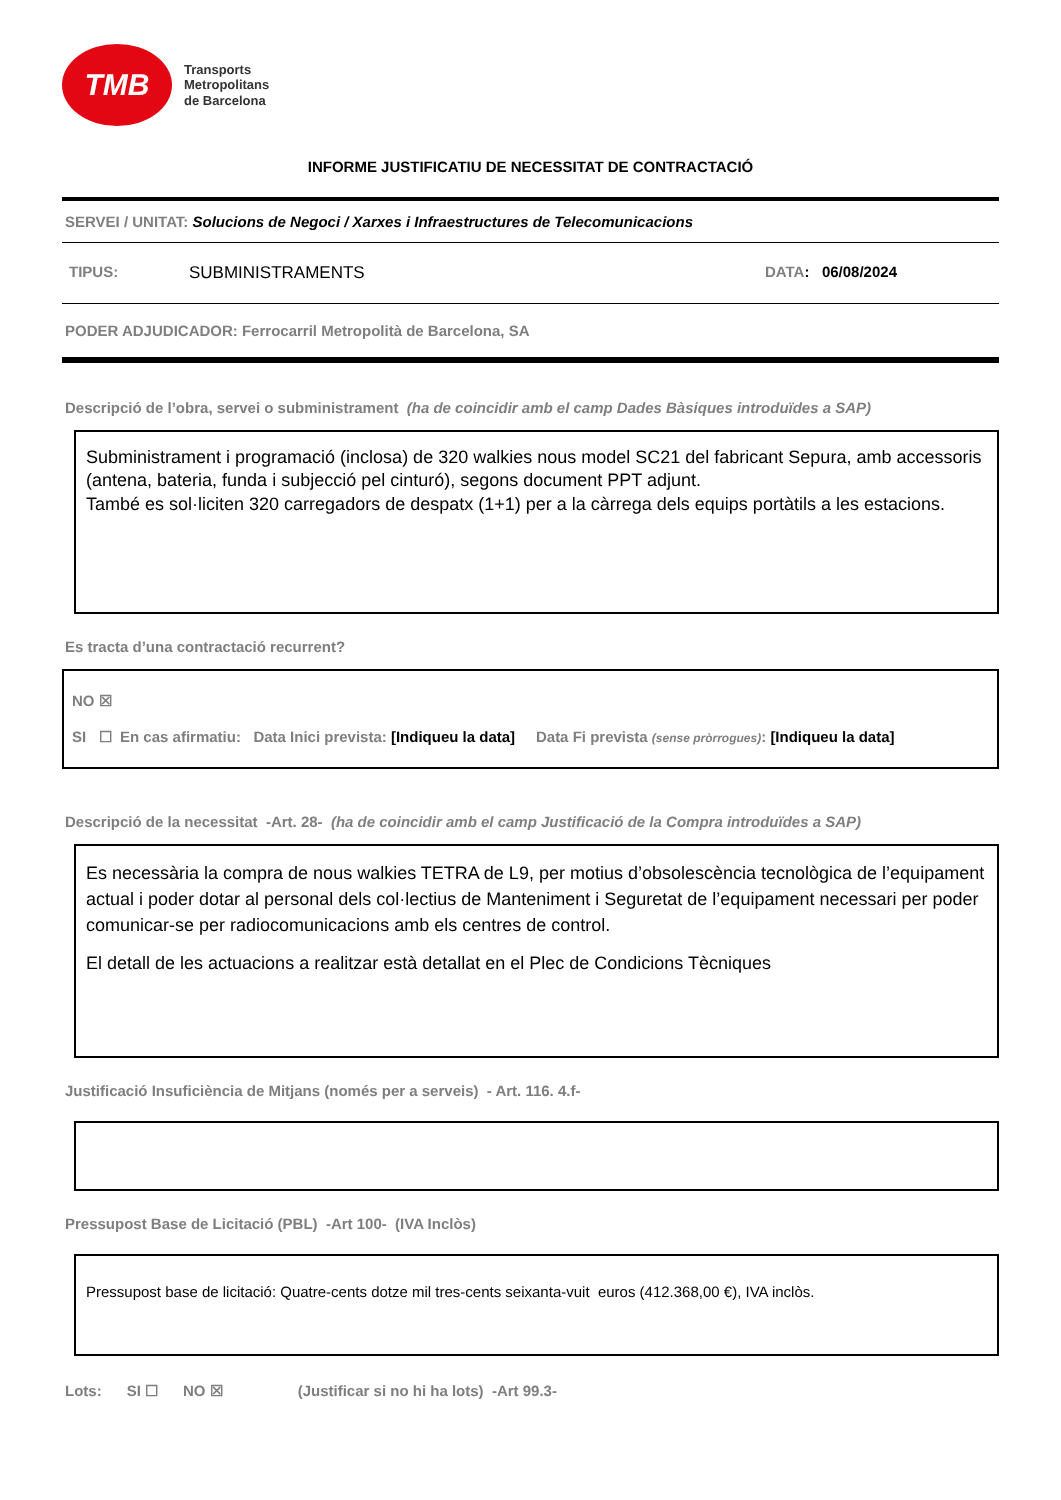TMB
Transports
Metropolitans
de Barcelona
INFORME JUSTIFICATIU DE NECESSITAT DE CONTRACTACIÓ
SERVEI / UNITAT: Solucions de Negoci / Xarxes i Infraestructures de Telecomunicacions
TIPUS: SUBMINISTRAMENTS DATA: 06/08/2024
PODER ADJUDICADOR: Ferrocarril Metropolità de Barcelona, SA
Descripció de l’obra, servei o subministrament (ha de coincidir amb el camp Dades Bàsiques introduïdes a SAP)
Subministrament i programació (inclosa) de 320 walkies nous model SC21 del fabricant Sepura, amb accessoris (antena, bateria, funda i subjecció pel cinturó), segons document PPT adjunt.
També es sol·liciten 320 carregadors de despatx (1+1) per a la càrrega dels equips portàtils a les estacions.
Es tracta d’una contractació recurrent?
NO ☒
SI ☐ En cas afirmatiu: Data Inici prevista: [Indiqueu la data] Data Fi prevista (sense pròrrogues): [Indiqueu la data]
Descripció de la necessitat -Art. 28- (ha de coincidir amb el camp Justificació de la Compra introduïdes a SAP)
Es necessària la compra de nous walkies TETRA de L9, per motius d’obsolescència tecnològica de l’equipament actual i poder dotar al personal dels col·lectius de Manteniment i Seguretat de l’equipament necessari per poder comunicar-se per radiocomunicacions amb els centres de control.
El detall de les actuacions a realitzar està detallat en el Plec de Condicions Tècniques
Justificació Insuficiència de Mitjans (només per a serveis) - Art. 116. 4.f-
Pressupost Base de Licitació (PBL) -Art 100- (IVA Inclòs)
Pressupost base de licitació: Quatre-cents dotze mil tres-cents seixanta-vuit euros (412.368,00 €), IVA inclòs.
Lots: SI ☐ NO ☒ (Justificar si no hi ha lots) -Art 99.3-